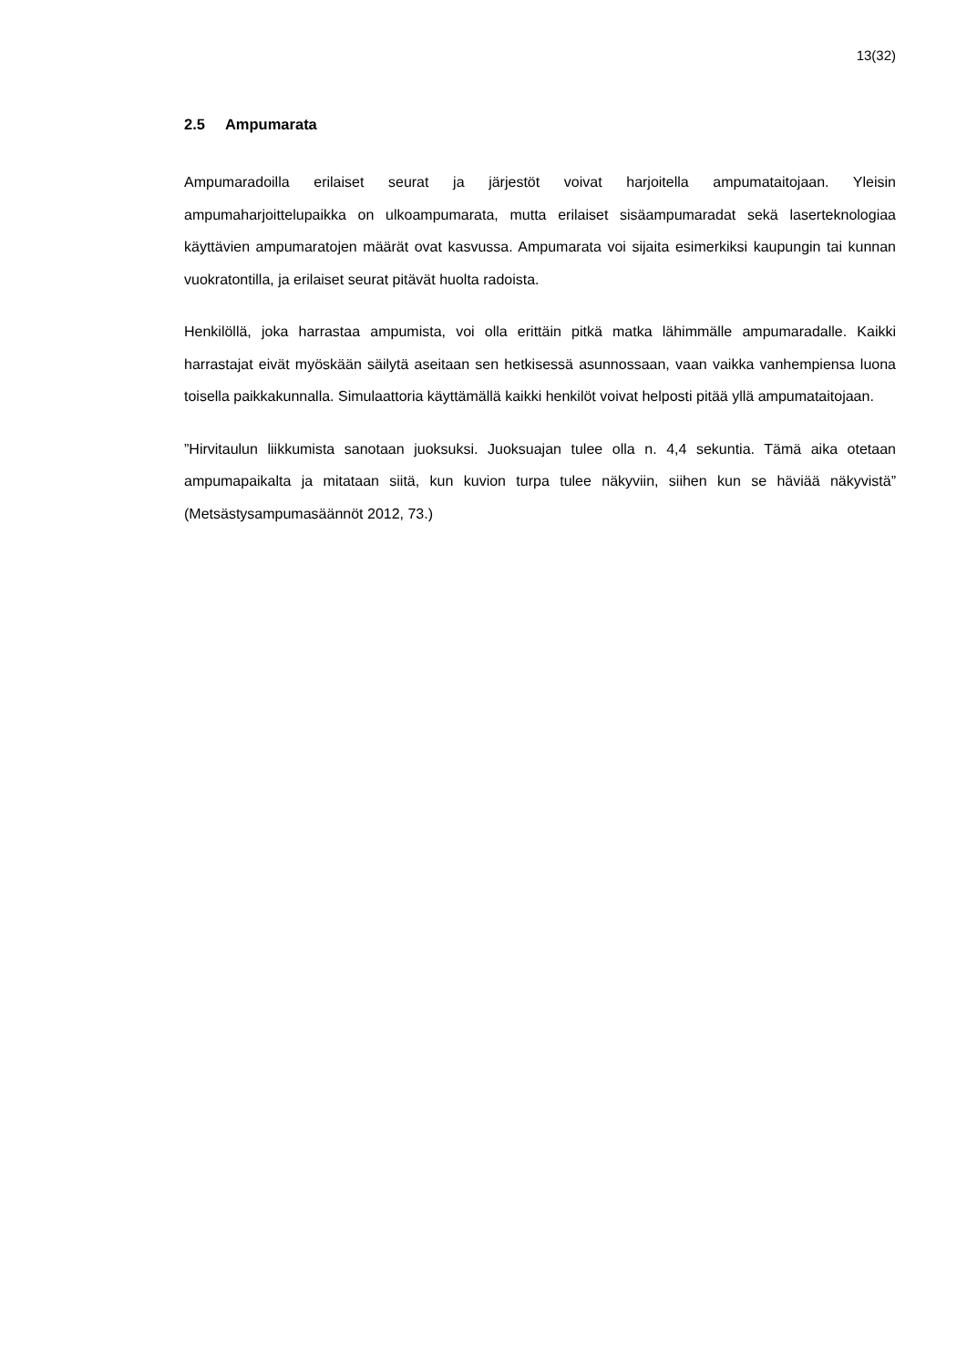13(32)
2.5 Ampumarata
Ampumaradoilla erilaiset seurat ja järjestöt voivat harjoitella ampumataitojaan. Yleisin ampumaharjoittelupaikka on ulkoampumarata, mutta erilaiset sisäampumaradat sekä laserteknologiaa käyttävien ampumaratojen määrät ovat kasvussa. Ampumarata voi sijaita esimerkiksi kaupungin tai kunnan vuokratontilla, ja erilaiset seurat pitävät huolta radoista.
Henkilöllä, joka harrastaa ampumista, voi olla erittäin pitkä matka lähimmälle ampumaradalle. Kaikki harrastajat eivät myöskään säilytä aseitaan sen hetkisessä asunnossaan, vaan vaikka vanhempiensa luona toisella paikkakunnalla. Simulaattoria käyttämällä kaikki henkilöt voivat helposti pitää yllä ampumataitojaan.
”Hirvitaulun liikkumista sanotaan juoksuksi. Juoksuajan tulee olla n. 4,4 sekuntia. Tämä aika otetaan ampumapaikalta ja mitataan siitä, kun kuvion turpa tulee näkyviin, siihen kun se häviää näkyvistä” (Metsästysampumasäännöt 2012, 73.)